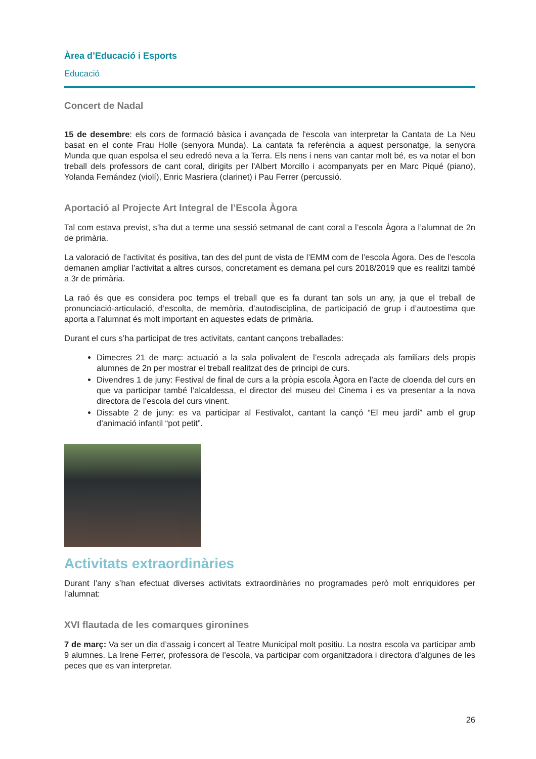Àrea d’Educació i Esports
Educació
Concert de Nadal
15 de desembre: els cors de formació bàsica i avançada de l'escola van interpretar la Cantata de La Neu basat en el conte Frau Holle (senyora Munda). La cantata fa referència a aquest personatge, la senyora Munda que quan espolsa el seu edredó neva a la Terra. Els nens i nens van cantar molt bé, es va notar el bon treball dels professors de cant coral, dirigits per l'Albert Morcillo i acompanyats per en Marc Piqué (piano), Yolanda Fernández (violí), Enric Masriera (clarinet) i Pau Ferrer (percussió.
Aportació al Projecte Art Integral de l’Escola Àgora
Tal com estava previst, s’ha dut a terme una sessió setmanal de cant coral a l’escola Àgora a l’alumnat de 2n de primària.
La valoració de l’activitat és positiva, tan des del punt de vista de l’EMM com de l’escola Àgora. Des de l’escola demanen ampliar l’activitat a altres cursos, concretament es demana pel curs 2018/2019 que es realitzi també a 3r de primària.
La raó és que es considera poc temps el treball que es fa durant tan sols un any, ja que el treball de pronunciació-articulació, d’escolta, de memòria, d’autodisciplina, de participació de grup i d’autoestima que aporta a l’alumnat és molt important en aquestes edats de primària.
Durant el curs s’ha participat de tres activitats, cantant cançons treballades:
Dimecres 21 de març: actuació a la sala polivalent de l’escola adreçada als familiars dels propis alumnes de 2n per mostrar el treball realitzat des de principi de curs.
Divendres 1 de juny: Festival de final de curs a la pròpia escola Àgora en l’acte de cloenda del curs en que va participar també l’alcaldessa, el director del museu del Cinema i es va presentar a la nova directora de l’escola del curs vinent.
Dissabte 2 de juny: es va participar al Festivalot, cantant la cançó “El meu jardí” amb el grup d’animació infantil “pot petit”.
Activitats extraordinàries
Durant l’any s’han efectuat diverses activitats extraordinàries no programades però molt enriquidores per l’alumnat:
XVI flautada de les comarques gironines
7 de març: Va ser un dia d’assaig i concert al Teatre Municipal molt positiu. La nostra escola va participar amb 9 alumnes. La Irene Ferrer, professora de l’escola, va participar com organitzadora i directora d’algunes de les peces que es van interpretar.
26